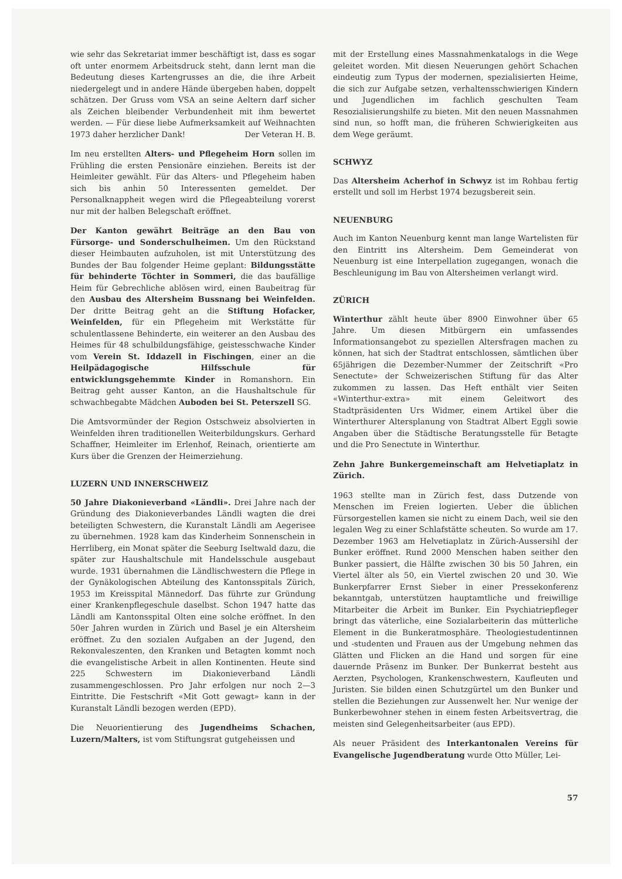wie sehr das Sekretariat immer beschäftigt ist, dass es sogar oft unter enormem Arbeitsdruck steht, dann lernt man die Bedeutung dieses Kartengrusses an die, die ihre Arbeit niedergelegt und in andere Hände übergeben haben, doppelt schätzen. Der Gruss vom VSA an seine Aeltern darf sicher als Zeichen bleibender Verbundenheit mit ihm bewertet werden. — Für diese liebe Aufmerksamkeit auf Weihnachten 1973 daher herzlicher Dank! Der Veteran H. B.
Im neu erstellten Alters- und Pflegeheim Horn sollen im Frühling die ersten Pensionäre einziehen. Bereits ist der Heimleiter gewählt. Für das Alters- und Pflegeheim haben sich bis anhin 50 Interessenten gemeldet. Der Personalknappheit wegen wird die Pflegeabteilung vorerst nur mit der halben Belegschaft eröffnet.
Der Kanton gewährt Beiträge an den Bau von Fürsorge- und Sonderschulheimen. Um den Rückstand dieser Heimbauten aufzuholen, ist mit Unterstützung des Bundes der Bau folgender Heime geplant: Bildungsstätte für behinderte Töchter in Sommeri, die das baufällige Heim für Gebrechliche ablösen wird, einen Baubeitrag für den Ausbau des Altersheim Bussnang bei Weinfelden. Der dritte Beitrag geht an die Stiftung Hofacker, Weinfelden, für ein Pflegeheim mit Werkstätte für schulentlassene Behinderte, ein weiterer an den Ausbau des Heimes für 48 schulbildungsfähige, geistesschwache Kinder vom Verein St. Iddazell in Fischingen, einer an die Heilpädagogische Hilfsschule für entwicklungsgehemmte Kinder in Romanshorn. Ein Beitrag geht ausser Kanton, an die Haushaltschule für schwachbegabte Mädchen Auboden bei St. Peterszell SG.
Die Amtsvormünder der Region Ostschweiz absolvierten in Weinfelden ihren traditionellen Weiterbildungskurs. Gerhard Schaffner, Heimleiter im Erlenhof, Reinach, orientierte am Kurs über die Grenzen der Heimerziehung.
LUZERN UND INNERSCHWEIZ
50 Jahre Diakonieverband «Ländli». Drei Jahre nach der Gründung des Diakonieverbandes Ländli wagten die drei beteiligten Schwestern, die Kuranstalt Ländli am Aegerisee zu übernehmen. 1928 kam das Kinderheim Sonnenschein in Herrliberg, ein Monat später die Seeburg Iseltwald dazu, die später zur Haushaltschule mit Handelsschule ausgebaut wurde. 1931 übernahmen die Ländlischwestern die Pflege in der Gynäkologischen Abteilung des Kantonsspitals Zürich, 1953 im Kreisspital Männedorf. Das führte zur Gründung einer Krankenpflegeschule daselbst. Schon 1947 hatte das Ländli am Kantonsspital Olten eine solche eröffnet. In den 50er Jahren wurden in Zürich und Basel je ein Altersheim eröffnet. Zu den sozialen Aufgaben an der Jugend, den Rekonvaleszenten, den Kranken und Betagten kommt noch die evangelistische Arbeit in allen Kontinenten. Heute sind 225 Schwestern im Diakonieverband Ländli zusammengeschlossen. Pro Jahr erfolgen nur noch 2—3 Eintritte. Die Festschrift «Mit Gott gewagt» kann in der Kuranstalt Ländli bezogen werden (EPD).
Die Neuorientierung des Jugendheims Schachen, Luzern/Malters, ist vom Stiftungsrat gutgeheissen und
mit der Erstellung eines Massnahmenkatalogs in die Wege geleitet worden. Mit diesen Neuerungen gehört Schachen eindeutig zum Typus der modernen, spezialisierten Heime, die sich zur Aufgabe setzen, verhaltensschwierigen Kindern und Jugendlichen im fachlich geschulten Team Resozialisierungshilfe zu bieten. Mit den neuen Massnahmen sind nun, so hofft man, die früheren Schwierigkeiten aus dem Wege geräumt.
SCHWYZ
Das Altersheim Acherhof in Schwyz ist im Rohbau fertig erstellt und soll im Herbst 1974 bezugsbereit sein.
NEUENBURG
Auch im Kanton Neuenburg kennt man lange Wartelisten für den Eintritt ins Altersheim. Dem Gemeinderat von Neuenburg ist eine Interpellation zugegangen, wonach die Beschleunigung im Bau von Altersheimen verlangt wird.
ZÜRICH
Winterthur zählt heute über 8900 Einwohner über 65 Jahre. Um diesen Mitbürgern ein umfassendes Informationsangebot zu speziellen Altersfragen machen zu können, hat sich der Stadtrat entschlossen, sämtlichen über 65jährigen die Dezember-Nummer der Zeitschrift «Pro Senectute» der Schweizerischen Stiftung für das Alter zukommen zu lassen. Das Heft enthält vier Seiten «Winterthur-extra» mit einem Geleitwort des Stadtpräsidenten Urs Widmer, einem Artikel über die Winterthurer Altersplanung von Stadtrat Albert Eggli sowie Angaben über die Städtische Beratungsstelle für Betagte und die Pro Senectute in Winterthur.
Zehn Jahre Bunkergemeinschaft am Helvetiaplatz in Zürich.
1963 stellte man in Zürich fest, dass Dutzende von Menschen im Freien logierten. Ueber die üblichen Fürsorgestellen kamen sie nicht zu einem Dach, weil sie den legalen Weg zu einer Schlafstätte scheuten. So wurde am 17. Dezember 1963 am Helvetiaplatz in Zürich-Aussersihl der Bunker eröffnet. Rund 2000 Menschen haben seither den Bunker passiert, die Hälfte zwischen 30 bis 50 Jahren, ein Viertel älter als 50, ein Viertel zwischen 20 und 30. Wie Bunkerpfarrer Ernst Sieber in einer Pressekonferenz bekanntgab, unterstützen hauptamtliche und freiwillige Mitarbeiter die Arbeit im Bunker. Ein Psychiatriepfleger bringt das väterliche, eine Sozialarbeiterin das mütterliche Element in die Bunkeratmosphäre. Theologiestudentinnen und -studenten und Frauen aus der Umgebung nehmen das Glätten und Flicken an die Hand und sorgen für eine dauernde Präsenz im Bunker. Der Bunkerrat besteht aus Aerzten, Psychologen, Krankenschwestern, Kaufleuten und Juristen. Sie bilden einen Schutzgürtel um den Bunker und stellen die Beziehungen zur Aussenwelt her. Nur wenige der Bunkerbewohner stehen in einem festen Arbeitsvertrag, die meisten sind Gelegenheitsarbeiter (aus EPD).
Als neuer Präsident des Interkantonalen Vereins für Evangelische Jugendberatung wurde Otto Müller, Lei-
57